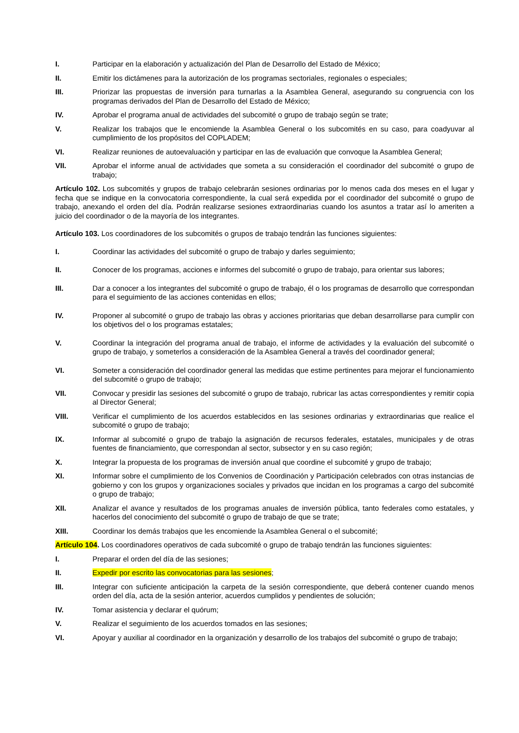I. Participar en la elaboración y actualización del Plan de Desarrollo del Estado de México;
II. Emitir los dictámenes para la autorización de los programas sectoriales, regionales o especiales;
III. Priorizar las propuestas de inversión para turnarlas a la Asamblea General, asegurando su congruencia con los programas derivados del Plan de Desarrollo del Estado de México;
IV. Aprobar el programa anual de actividades del subcomité o grupo de trabajo según se trate;
V. Realizar los trabajos que le encomiende la Asamblea General o los subcomités en su caso, para coadyuvar al cumplimiento de los propósitos del COPLADEM;
VI. Realizar reuniones de autoevaluación y participar en las de evaluación que convoque la Asamblea General;
VII. Aprobar el informe anual de actividades que someta a su consideración el coordinador del subcomité o grupo de trabajo;
Artículo 102. Los subcomités y grupos de trabajo celebrarán sesiones ordinarias por lo menos cada dos meses en el lugar y fecha que se indique en la convocatoria correspondiente, la cual será expedida por el coordinador del subcomité o grupo de trabajo, anexando el orden del día. Podrán realizarse sesiones extraordinarias cuando los asuntos a tratar así lo ameriten a juicio del coordinador o de la mayoría de los integrantes.
Artículo 103. Los coordinadores de los subcomités o grupos de trabajo tendrán las funciones siguientes:
I. Coordinar las actividades del subcomité o grupo de trabajo y darles seguimiento;
II. Conocer de los programas, acciones e informes del subcomité o grupo de trabajo, para orientar sus labores;
III. Dar a conocer a los integrantes del subcomité o grupo de trabajo, él o los programas de desarrollo que correspondan para el seguimiento de las acciones contenidas en ellos;
IV. Proponer al subcomité o grupo de trabajo las obras y acciones prioritarias que deban desarrollarse para cumplir con los objetivos del o los programas estatales;
V. Coordinar la integración del programa anual de trabajo, el informe de actividades y la evaluación del subcomité o grupo de trabajo, y someterlos a consideración de la Asamblea General a través del coordinador general;
VI. Someter a consideración del coordinador general las medidas que estime pertinentes para mejorar el funcionamiento del subcomité o grupo de trabajo;
VII. Convocar y presidir las sesiones del subcomité o grupo de trabajo, rubricar las actas correspondientes y remitir copia al Director General;
VIII. Verificar el cumplimiento de los acuerdos establecidos en las sesiones ordinarias y extraordinarias que realice el subcomité o grupo de trabajo;
IX. Informar al subcomité o grupo de trabajo la asignación de recursos federales, estatales, municipales y de otras fuentes de financiamiento, que correspondan al sector, subsector y en su caso región;
X. Integrar la propuesta de los programas de inversión anual que coordine el subcomité y grupo de trabajo;
XI. Informar sobre el cumplimiento de los Convenios de Coordinación y Participación celebrados con otras instancias de gobierno y con los grupos y organizaciones sociales y privados que incidan en los programas a cargo del subcomité o grupo de trabajo;
XII. Analizar el avance y resultados de los programas anuales de inversión pública, tanto federales como estatales, y hacerlos del conocimiento del subcomité o grupo de trabajo de que se trate;
XIII. Coordinar los demás trabajos que les encomiende la Asamblea General o el subcomité;
Artículo 104. Los coordinadores operativos de cada subcomité o grupo de trabajo tendrán las funciones siguientes:
I. Preparar el orden del día de las sesiones;
II. Expedir por escrito las convocatorias para las sesiones;
III. Integrar con suficiente anticipación la carpeta de la sesión correspondiente, que deberá contener cuando menos orden del día, acta de la sesión anterior, acuerdos cumplidos y pendientes de solución;
IV. Tomar asistencia y declarar el quórum;
V. Realizar el seguimiento de los acuerdos tomados en las sesiones;
VI. Apoyar y auxiliar al coordinador en la organización y desarrollo de los trabajos del subcomité o grupo de trabajo;